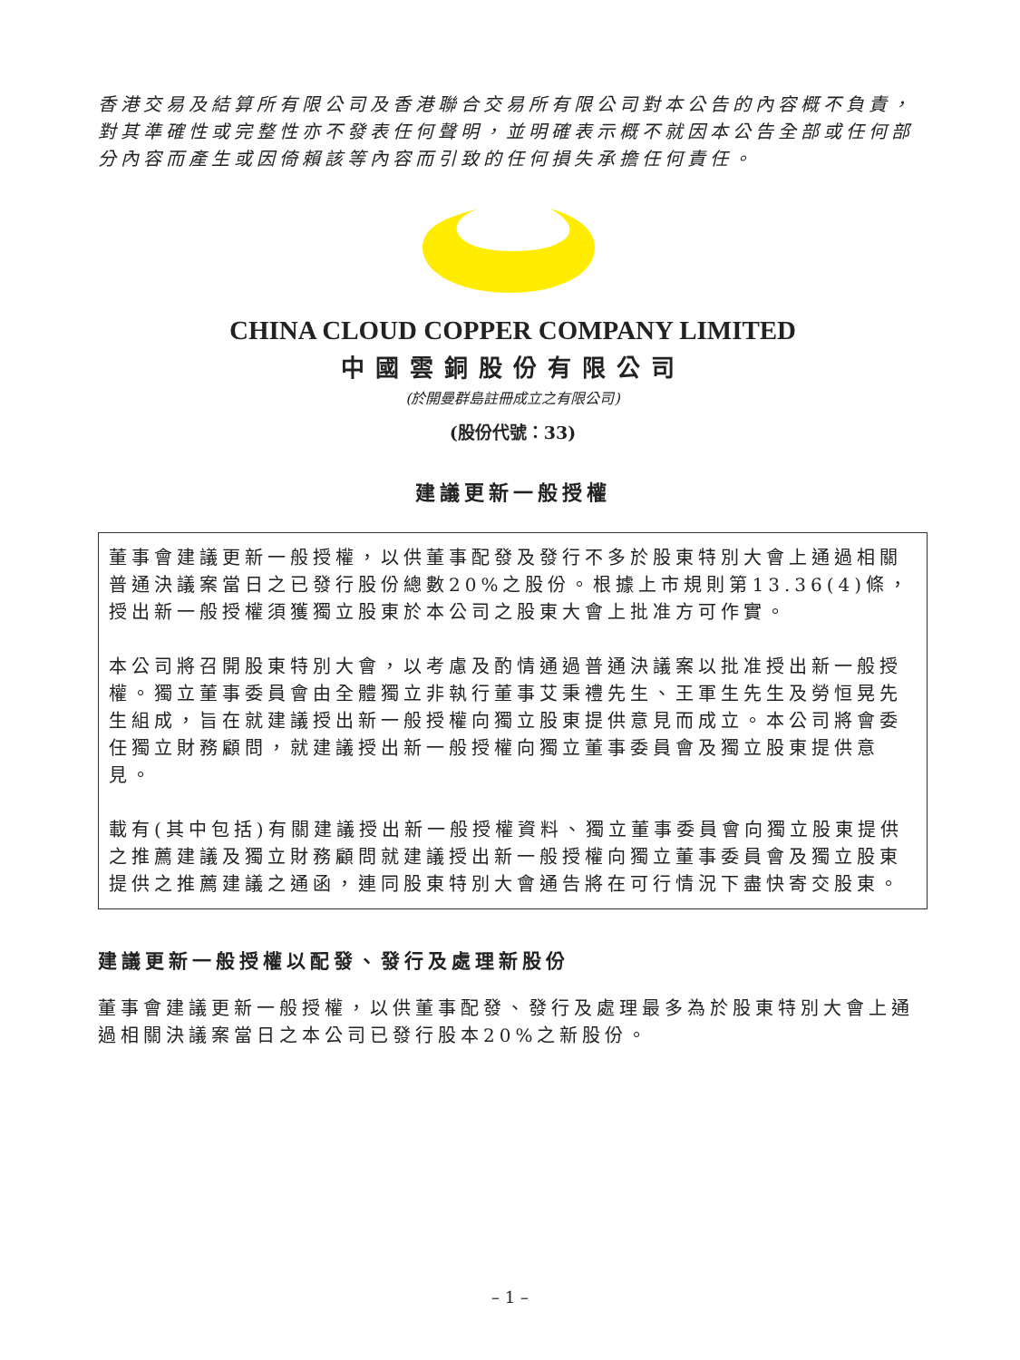香港交易及結算所有限公司及香港聯合交易所有限公司對本公告的內容概不負責，對其準確性或完整性亦不發表任何聲明，並明確表示概不就因本公告全部或任何部分內容而產生或因倚賴該等內容而引致的任何損失承擔任何責任。
CHINA CLOUD COPPER COMPANY LIMITED
中國雲銅股份有限公司
(於開曼群島註冊成立之有限公司)
(股份代號：33)
建議更新一般授權
董事會建議更新一般授權，以供董事配發及發行不多於股東特別大會上通過相關普通決議案當日之已發行股份總數20%之股份。根據上市規則第13.36(4)條，授出新一般授權須獲獨立股東於本公司之股東大會上批准方可作實。
本公司將召開股東特別大會，以考慮及酌情通過普通決議案以批准授出新一般授權。獨立董事委員會由全體獨立非執行董事艾秉禮先生、王軍生先生及勞恒晃先生組成，旨在就建議授出新一般授權向獨立股東提供意見而成立。本公司將會委任獨立財務顧問，就建議授出新一般授權向獨立董事委員會及獨立股東提供意見。
載有(其中包括)有關建議授出新一般授權資料、獨立董事委員會向獨立股東提供之推薦建議及獨立財務顧問就建議授出新一般授權向獨立董事委員會及獨立股東提供之推薦建議之通函，連同股東特別大會通告將在可行情況下盡快寄交股東。
建議更新一般授權以配發、發行及處理新股份
董事會建議更新一般授權，以供董事配發、發行及處理最多為於股東特別大會上通過相關決議案當日之本公司已發行股本20%之新股份。
– 1 –